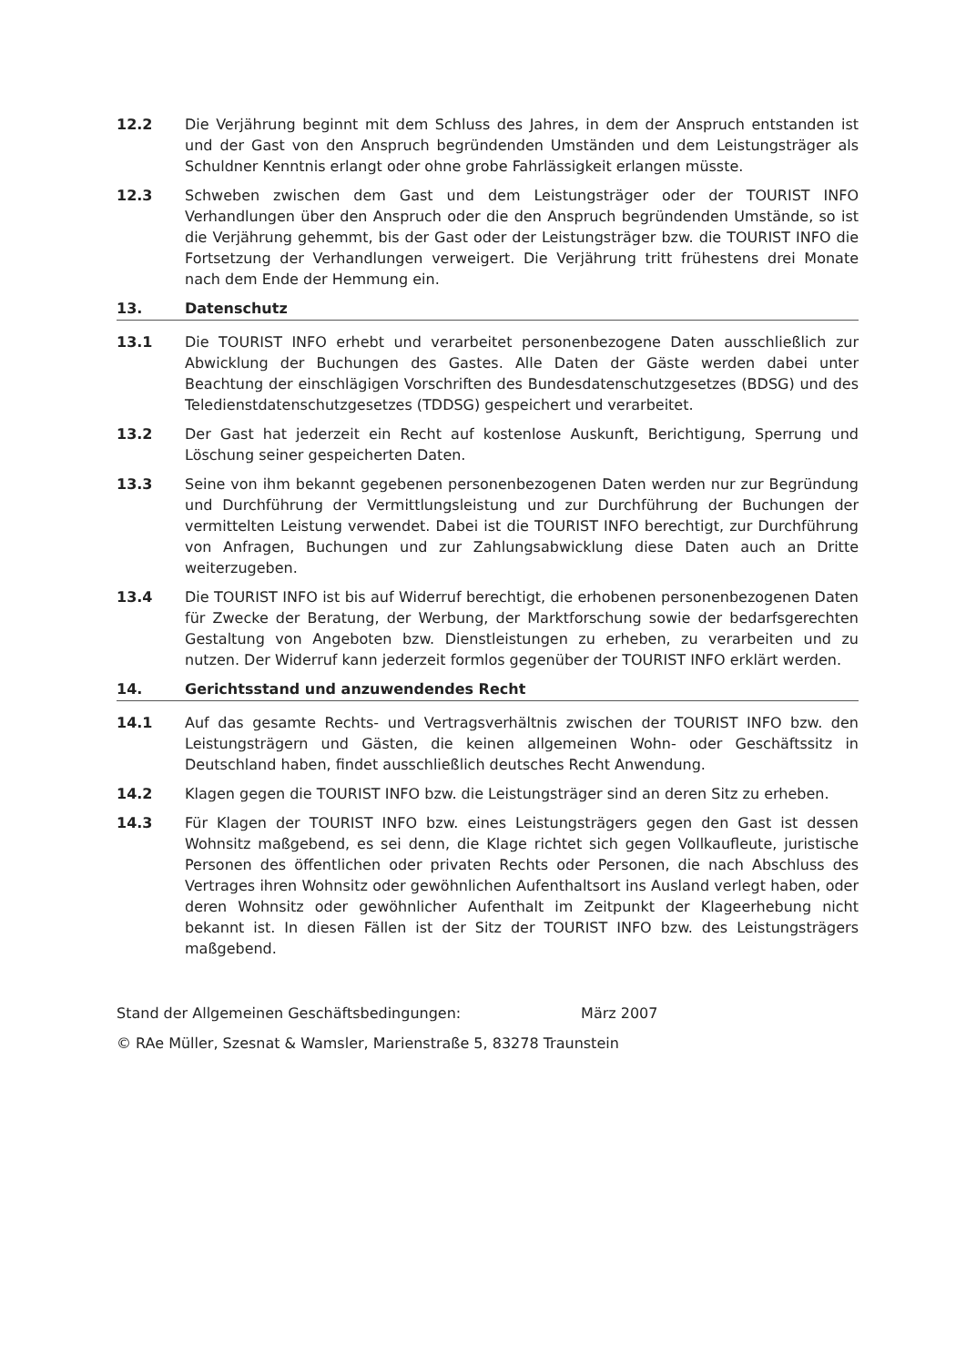12.2 Die Verjährung beginnt mit dem Schluss des Jahres, in dem der Anspruch entstanden ist und der Gast von den Anspruch begründenden Umständen und dem Leistungsträger als Schuldner Kenntnis erlangt oder ohne grobe Fahrlässigkeit erlangen müsste.
12.3 Schweben zwischen dem Gast und dem Leistungsträger oder der TOURIST INFO Verhandlungen über den Anspruch oder die den Anspruch begründenden Umstände, so ist die Verjährung gehemmt, bis der Gast oder der Leistungsträger bzw. die TOURIST INFO die Fortsetzung der Verhandlungen verweigert. Die Verjährung tritt frühestens drei Monate nach dem Ende der Hemmung ein.
13. Datenschutz
13.1 Die TOURIST INFO erhebt und verarbeitet personenbezogene Daten ausschließlich zur Abwicklung der Buchungen des Gastes. Alle Daten der Gäste werden dabei unter Beachtung der einschlägigen Vorschriften des Bundesdatenschutzgesetzes (BDSG) und des Teledienstdatenschutzgesetzes (TDDSG) gespeichert und verarbeitet.
13.2 Der Gast hat jederzeit ein Recht auf kostenlose Auskunft, Berichtigung, Sperrung und Löschung seiner gespeicherten Daten.
13.3 Seine von ihm bekannt gegebenen personenbezogenen Daten werden nur zur Begründung und Durchführung der Vermittlungsleistung und zur Durchführung der Buchungen der vermittelten Leistung verwendet. Dabei ist die TOURIST INFO berechtigt, zur Durchführung von Anfragen, Buchungen und zur Zahlungsabwicklung diese Daten auch an Dritte weiterzugeben.
13.4 Die TOURIST INFO ist bis auf Widerruf berechtigt, die erhobenen personenbezogenen Daten für Zwecke der Beratung, der Werbung, der Marktforschung sowie der bedarfsgerechten Gestaltung von Angeboten bzw. Dienstleistungen zu erheben, zu verarbeiten und zu nutzen. Der Widerruf kann jederzeit formlos gegenüber der TOURIST INFO erklärt werden.
14. Gerichtsstand und anzuwendendes Recht
14.1 Auf das gesamte Rechts- und Vertragsverhältnis zwischen der TOURIST INFO bzw. den Leistungsträgern und Gästen, die keinen allgemeinen Wohn- oder Geschäftssitz in Deutschland haben, findet ausschließlich deutsches Recht Anwendung.
14.2 Klagen gegen die TOURIST INFO bzw. die Leistungsträger sind an deren Sitz zu erheben.
14.3 Für Klagen der TOURIST INFO bzw. eines Leistungsträgers gegen den Gast ist dessen Wohnsitz maßgebend, es sei denn, die Klage richtet sich gegen Vollkaufleute, juristische Personen des öffentlichen oder privaten Rechts oder Personen, die nach Abschluss des Vertrages ihren Wohnsitz oder gewöhnlichen Aufenthaltsort ins Ausland verlegt haben, oder deren Wohnsitz oder gewöhnlicher Aufenthalt im Zeitpunkt der Klageerhebung nicht bekannt ist. In diesen Fällen ist der Sitz der TOURIST INFO bzw. des Leistungsträgers maßgebend.
Stand der Allgemeinen Geschäftsbedingungen: März 2007
© RAe Müller, Szesnat & Wamsler, Marienstraße 5, 83278 Traunstein